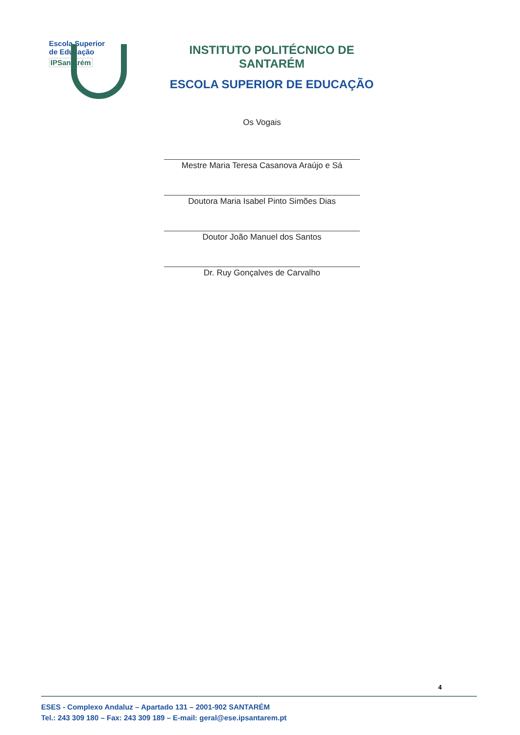Escola Superior
de Educação
IPSantarém
INSTITUTO POLITÉCNICO DE SANTARÉM
ESCOLA SUPERIOR DE EDUCAÇÃO
Os Vogais
Mestre Maria Teresa Casanova Araújo e Sá
Doutora Maria Isabel Pinto Simões Dias
Doutor João Manuel dos Santos
Dr. Ruy Gonçalves de Carvalho
4
ESES - Complexo Andaluz – Apartado 131 – 2001-902 SANTARÉM
Tel.: 243 309 180 – Fax: 243 309 189 – E-mail: geral@ese.ipsantarem.pt